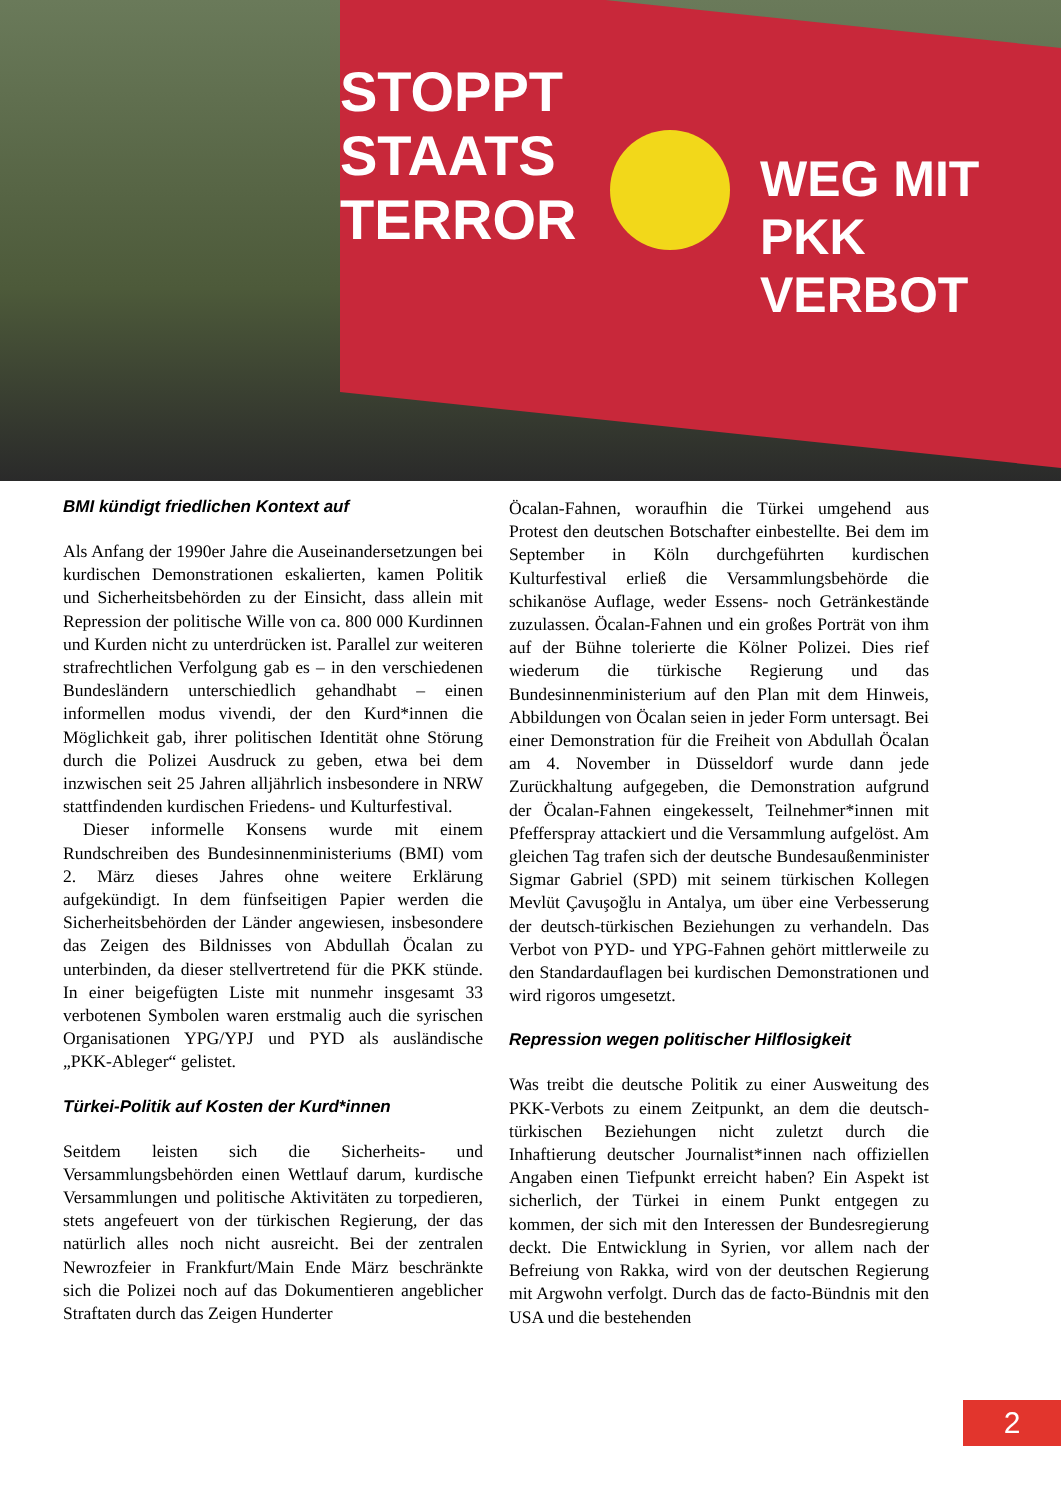STOPPT
STAATS
TERROR
WEG MIT
PKK
VERBOT
BMI kündigt friedlichen Kontext auf
Als Anfang der 1990er Jahre die Auseinandersetzungen bei kurdischen Demonstrationen eskalierten, kamen Politik und Sicherheitsbehörden zu der Einsicht, dass allein mit Repression der politische Wille von ca. 800 000 Kurdinnen und Kurden nicht zu unterdrücken ist. Parallel zur weiteren strafrechtlichen Verfolgung gab es – in den verschiedenen Bundesländern unterschiedlich gehandhabt – einen informellen modus vivendi, der den Kurd*innen die Möglichkeit gab, ihrer politischen Identität ohne Störung durch die Polizei Ausdruck zu geben, etwa bei dem inzwischen seit 25 Jahren alljährlich insbesondere in NRW stattfindenden kurdischen Friedens- und Kulturfestival.
Dieser informelle Konsens wurde mit einem Rundschreiben des Bundesinnenministeriums (BMI) vom 2. März dieses Jahres ohne weitere Erklärung aufgekündigt. In dem fünfseitigen Papier werden die Sicherheitsbehörden der Länder angewiesen, insbesondere das Zeigen des Bildnisses von Abdullah Öcalan zu unterbinden, da dieser stellvertretend für die PKK stünde. In einer beigefügten Liste mit nunmehr insgesamt 33 verbotenen Symbolen waren erstmalig auch die syrischen Organisationen YPG/YPJ und PYD als ausländische „PKK-Ableger“ gelistet.
Türkei-Politik auf Kosten der Kurd*innen
Seitdem leisten sich die Sicherheits- und Versammlungsbehörden einen Wettlauf darum, kurdische Versammlungen und politische Aktivitäten zu torpedieren, stets angefeuert von der türkischen Regierung, der das natürlich alles noch nicht ausreicht. Bei der zentralen Newrozfeier in Frankfurt/Main Ende März beschränkte sich die Polizei noch auf das Dokumentieren angeblicher Straftaten durch das Zeigen Hunderter
Öcalan-Fahnen, woraufhin die Türkei umgehend aus Protest den deutschen Botschafter einbestellte. Bei dem im September in Köln durchgeführten kurdischen Kulturfestival erließ die Versammlungsbehörde die schikanöse Auflage, weder Essens- noch Getränkestände zuzulassen. Öcalan-Fahnen und ein großes Porträt von ihm auf der Bühne tolerierte die Kölner Polizei. Dies rief wiederum die türkische Regierung und das Bundesinnenministerium auf den Plan mit dem Hinweis, Abbildungen von Öcalan seien in jeder Form untersagt. Bei einer Demonstration für die Freiheit von Abdullah Öcalan am 4. November in Düsseldorf wurde dann jede Zurückhaltung aufgegeben, die Demonstration aufgrund der Öcalan-Fahnen eingekesselt, Teilnehmer*innen mit Pfefferspray attackiert und die Versammlung aufgelöst. Am gleichen Tag trafen sich der deutsche Bundesaußenminister Sigmar Gabriel (SPD) mit seinem türkischen Kollegen Mevlüt Çavuşoğlu in Antalya, um über eine Verbesserung der deutsch-türkischen Beziehungen zu verhandeln. Das Verbot von PYD- und YPG-Fahnen gehört mittlerweile zu den Standardauflagen bei kurdischen Demonstrationen und wird rigoros umgesetzt.
Repression wegen politischer Hilflosigkeit
Was treibt die deutsche Politik zu einer Ausweitung des PKK-Verbots zu einem Zeitpunkt, an dem die deutsch-türkischen Beziehungen nicht zuletzt durch die Inhaftierung deutscher Journalist*innen nach offiziellen Angaben einen Tiefpunkt erreicht haben? Ein Aspekt ist sicherlich, der Türkei in einem Punkt entgegen zu kommen, der sich mit den Interessen der Bundesregierung deckt. Die Entwicklung in Syrien, vor allem nach der Befreiung von Rakka, wird von der deutschen Regierung mit Argwohn verfolgt. Durch das de facto-Bündnis mit den USA und die bestehenden
2